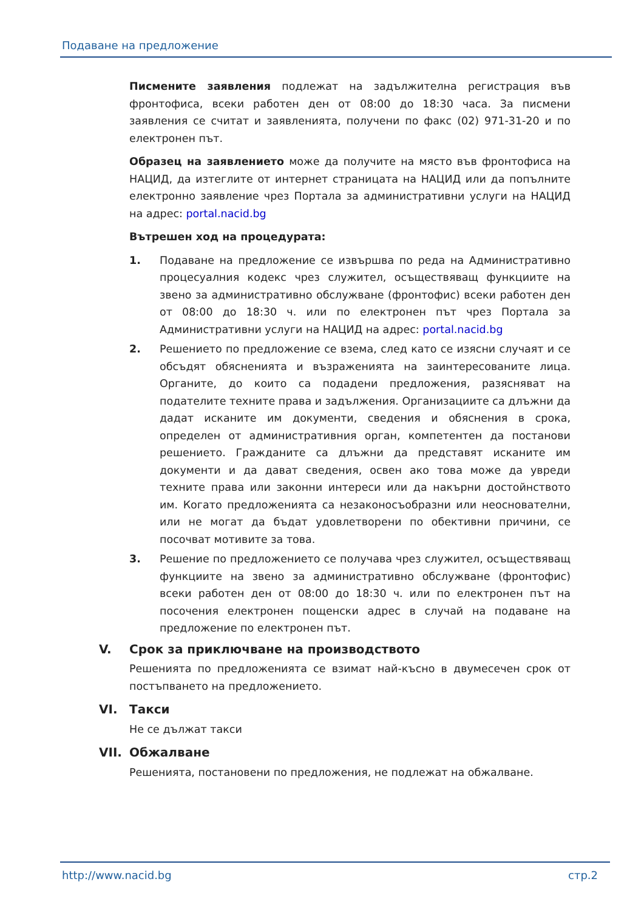Подаване на предложение
Писмените заявления подлежат на задължителна регистрация във фронтофиса, всеки работен ден от 08:00 до 18:30 часа. За писмени заявления се считат и заявленията, получени по факс (02) 971-31-20 и по електронен път.
Образец на заявлението може да получите на място във фронтофиса на НАЦИД, да изтеглите от интернет страницата на НАЦИД или да попълните електронно заявление чрез Портала за административни услуги на НАЦИД на адрес: portal.nacid.bg
Вътрешен ход на процедурата:
1. Подаване на предложение се извършва по реда на Административно процесуалния кодекс чрез служител, осъществяващ функциите на звено за административно обслужване (фронтофис) всеки работен ден от 08:00 до 18:30 ч. или по електронен път чрез Портала за Административни услуги на НАЦИД на адрес: portal.nacid.bg
2. Решението по предложение се взема, след като се изясни случаят и се обсъдят обясненията и възраженията на заинтересованите лица. Органите, до които са подадени предложения, разясняват на подателите техните права и задължения. Организациите са длъжни да дадат исканите им документи, сведения и обяснения в срока, определен от административния орган, компетентен да постанови решението. Гражданите са длъжни да представят исканите им документи и да дават сведения, освен ако това може да увреди техните права или законни интереси или да накърни достойнството им. Когато предложенията са незаконосъобразни или неоснователни, или не могат да бъдат удовлетворени по обективни причини, се посочват мотивите за това.
3. Решение по предложението се получава чрез служител, осъществяващ функциите на звено за административно обслужване (фронтофис) всеки работен ден от 08:00 до 18:30 ч. или по електронен път на посочения електронен пощенски адрес в случай на подаване на предложение по електронен път.
V. Срок за приключване на производството
Решенията по предложенията се взимат най-късно в двумесечен срок от постъпването на предложението.
VI. Такси
Не се дължат такси
VII. Обжалване
Решенията, постановени по предложения, не подлежат на обжалване.
http://www.nacid.bg стр.2